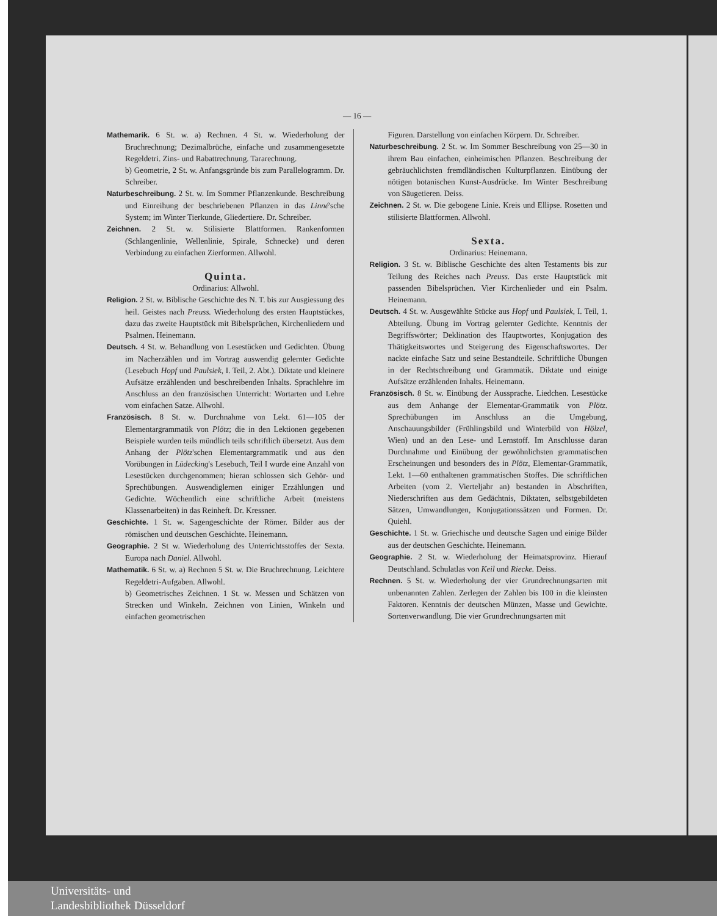— 16 —
Mathemarik. 6 St. w. a) Rechnen. 4 St. w. Wiederholung der Bruchrechnung; Dezimalbrüche, einfache und zusammengesetzte Regeldetri. Zins- und Rabattrechnung. Tararechnung.
b) Geometrie, 2 St. w. Anfangsgründe bis zum Parallelogramm. Dr. Schreiber.
Naturbeschreibung. 2 St. w. Im Sommer Pflanzenkunde. Beschreibung und Einreihung der beschriebenen Pflanzen in das Linné'sche System; im Winter Tierkunde, Gliedertiere. Dr. Schreiber.
Zeichnen. 2 St. w. Stilisierte Blattformen. Rankenformen (Schlangenlinie, Wellenlinie, Spirale, Schnecke) und deren Verbindung zu einfachen Zierformen. Allwohl.
Quinta.
Ordinarius: Allwohl.
Religion. 2 St. w. Biblische Geschichte des N. T. bis zur Ausgiessung des heil. Geistes nach Preuss. Wiederholung des ersten Hauptstückes, dazu das zweite Hauptstück mit Bibelsprüchen, Kirchenliedern und Psalmen. Heinemann.
Deutsch. 4 St. w. Behandlung von Lesestücken und Gedichten. Übung im Nacherzählen und im Vortrag auswendig gelernter Gedichte (Lesebuch Hopf und Paulsiek, I. Teil, 2. Abt.). Diktate und kleinere Aufsätze erzählenden und beschreibenden Inhalts. Sprachlehre im Anschluss an den französischen Unterricht: Wortarten und Lehre vom einfachen Satze. Allwohl.
Französisch. 8 St. w. Durchnahme von Lekt. 61—105 der Elementargrammatik von Plötz; die in den Lektionen gegebenen Beispiele wurden teils mündlich teils schriftlich übersetzt. Aus dem Anhang der Plötz'schen Elementargrammatik und aus den Vorübungen in Lüdecking's Lesebuch, Teil I wurde eine Anzahl von Lesestücken durchgenommen; hieran schlossen sich Gehör- und Sprechübungen. Auswendiglernen einiger Erzählungen und Gedichte. Wöchentlich eine schriftliche Arbeit (meistens Klassenarbeiten) in das Reinheft. Dr. Kressner.
Geschichte. 1 St. w. Sagengeschichte der Römer. Bilder aus der römischen und deutschen Geschichte. Heinemann.
Geographie. 2 St w. Wiederholung des Unterrichtsstoffes der Sexta. Europa nach Daniel. Allwohl.
Mathematik. 6 St. w. a) Rechnen 5 St. w. Die Bruchrechnung. Leichtere Regeldetri-Aufgaben. Allwohl.
b) Geometrisches Zeichnen. 1 St. w. Messen und Schätzen von Strecken und Winkeln. Zeichnen von Linien, Winkeln und einfachen geometrischen
Figuren. Darstellung von einfachen Körpern. Dr. Schreiber.
Naturbeschreibung. 2 St. w. Im Sommer Beschreibung von 25—30 in ihrem Bau einfachen, einheimischen Pflanzen. Beschreibung der gebräuchlichsten fremdländischen Kulturpflanzen. Einübung der nötigen botanischen Kunst-Ausdrücke. Im Winter Beschreibung von Säugetieren. Deiss.
Zeichnen. 2 St. w. Die gebogene Linie. Kreis und Ellipse. Rosetten und stilisierte Blattformen. Allwohl.
Sexta.
Ordinarius: Heinemann.
Religion. 3 St. w. Biblische Geschichte des alten Testaments bis zur Teilung des Reiches nach Preuss. Das erste Hauptstück mit passenden Bibelsprüchen. Vier Kirchenlieder und ein Psalm. Heinemann.
Deutsch. 4 St. w. Ausgewählte Stücke aus Hopf und Paulsiek, I. Teil, 1. Abteilung. Übung im Vortrag gelernter Gedichte. Kenntnis der Begriffswörter; Deklination des Hauptwortes, Konjugation des Thätigkeitswortes und Steigerung des Eigenschaftswortes. Der nackte einfache Satz und seine Bestandteile. Schriftliche Übungen in der Rechtschreibung und Grammatik. Diktate und einige Aufsätze erzählenden Inhalts. Heinemann.
Französisch. 8 St. w. Einübung der Aussprache. Liedchen. Lesestücke aus dem Anhange der Elementar-Grammatik von Plötz. Sprechübungen im Anschluss an die Umgebung, Anschauungsbilder (Frühlingsbild und Winterbild von Hölzel, Wien) und an den Lese- und Lernstoff. Im Anschlusse daran Durchnahme und Einübung der gewöhnlichsten grammatischen Erscheinungen und besonders des in Plötz, Elementar-Grammatik, Lekt. 1—60 enthaltenen grammatischen Stoffes. Die schriftlichen Arbeiten (vom 2. Vierteljahr an) bestanden in Abschriften, Niederschriften aus dem Gedächtnis, Diktaten, selbstgebildeten Sätzen, Umwandlungen, Konjugationssätzen und Formen. Dr. Quiehl.
Geschichte. 1 St. w. Griechische und deutsche Sagen und einige Bilder aus der deutschen Geschichte. Heinemann.
Geographie. 2 St. w. Wiederholung der Heimatsprovinz. Hierauf Deutschland. Schulatlas von Keil und Riecke. Deiss.
Rechnen. 5 St. w. Wiederholung der vier Grundrechnungsarten mit unbenannten Zahlen. Zerlegen der Zahlen bis 100 in die kleinsten Faktoren. Kenntnis der deutschen Münzen, Masse und Gewichte. Sortenverwandlung. Die vier Grundrechnungsarten mit
Universitäts- und
Landesbibliothek Düsseldorf